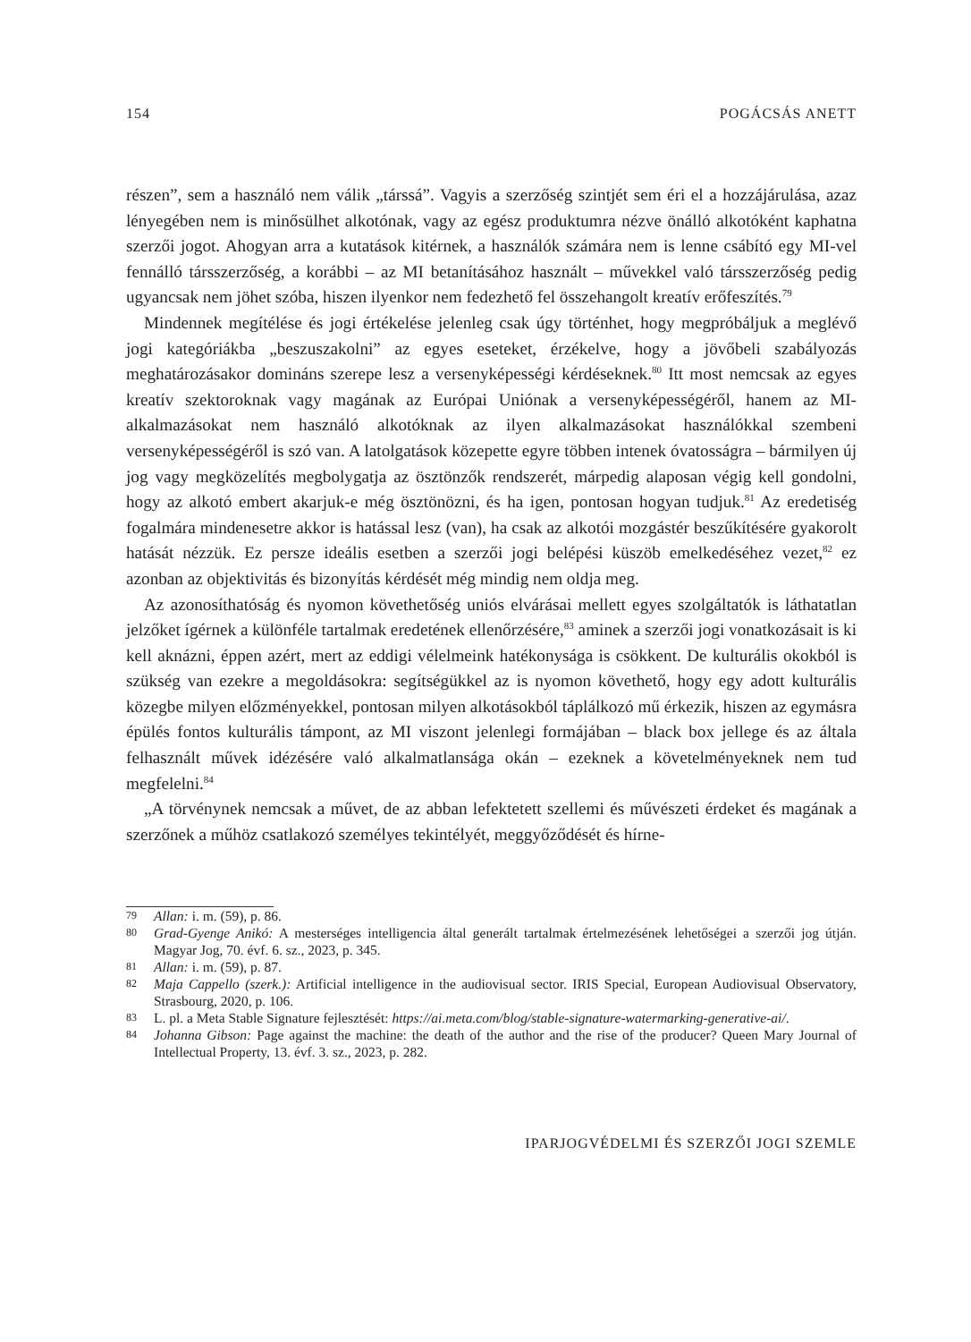154 POGÁCSÁS ANETT
részen”, sem a használó nem válik „társsá”. Vagyis a szerzőség szintjét sem éri el a hozzájárulása, azaz lényegében nem is minősülhet alkotónak, vagy az egész produktumra nézve önálló alkotóként kaphatna szerzői jogot. Ahogyan arra a kutatások kitérnek, a használók számára nem is lenne csábító egy MI-vel fennálló társszerzőség, a korábbi – az MI betanításához használt – művekkel való társszerzőség pedig ugyancsak nem jöhet szóba, hiszen ilyenkor nem fedezhető fel összehangolt kreatív erőfeszítés.<sup>79</sup>
Mindennek megítélése és jogi értékelése jelenleg csak úgy történhet, hogy megpróbáljuk a meglévő jogi kategóriákba „beszuszakolni” az egyes eseteket, érzékelve, hogy a jövőbeli szabályozás meghatározásakor domináns szerepe lesz a versenyképességi kérdéseknek.<sup>80</sup> Itt most nemcsak az egyes kreatív szektoroknak vagy magának az Európai Uniónak a versenyképességéről, hanem az MI-alkalmazásokat nem használó alkotóknak az ilyen alkalmazásokat használókkal szembeni versenyképességéről is szó van. A latolgatások közepette egyre többen intenek óvatosságra – bármilyen új jog vagy megközelítés megbolygatja az ösztönzők rendszerét, márpedig alaposan végig kell gondolni, hogy az alkotó embert akarjuk-e még ösztönözni, és ha igen, pontosan hogyan tudjuk.<sup>81</sup> Az eredetiség fogalmára mindenesetre akkor is hatással lesz (van), ha csak az alkotói mozgástér beszűkítésére gyakorolt hatását nézzük. Ez persze ideális esetben a szerzői jogi belépési küszöb emelkedéséhez vezet,<sup>82</sup> ez azonban az objektivitás és bizonyítás kérdését még mindig nem oldja meg.
Az azonosíthatóság és nyomon követhetőség uniós elvárásai mellett egyes szolgáltatók is láthatatlan jelzőket ígérnek a különféle tartalmak eredetének ellenőrzésére,<sup>83</sup> aminek a szerzői jogi vonatkozásait is ki kell aknázni, éppen azért, mert az eddigi vélelmeink hatékonysága is csökkent. De kulturális okokból is szükség van ezekre a megoldásokra: segítségükkel az is nyomon követhető, hogy egy adott kulturális közegbe milyen előzményekkel, pontosan milyen alkotásokból táplálkozó mű érkezik, hiszen az egymásra épülés fontos kulturális támpont, az MI viszont jelenlegi formájában – black box jellege és az általa felhasznált művek idézésére való alkalmatlansága okán – ezeknek a követelményeknek nem tud megfelelni.<sup>84</sup>
„A törvénynek nemcsak a művet, de az abban lefektetett szellemi és művészeti érdeket és magának a szerzőnek a műhöz csatlakozó személyes tekintélyét, meggyőződését és hírne-
79 Allan: i. m. (59), p. 86.
80 Grad-Gyenge Anikó: A mesterséges intelligencia által generált tartalmak értelmezésének lehetőségei a szerzői jog útján. Magyar Jog, 70. évf. 6. sz., 2023, p. 345.
81 Allan: i. m. (59), p. 87.
82 Maja Cappello (szerk.): Artificial intelligence in the audiovisual sector. IRIS Special, European Audiovisual Observatory, Strasbourg, 2020, p. 106.
83 L. pl. a Meta Stable Signature fejlesztését: https://ai.meta.com/blog/stable-signature-watermarking-generative-ai/.
84 Johanna Gibson: Page against the machine: the death of the author and the rise of the producer? Queen Mary Journal of Intellectual Property, 13. évf. 3. sz., 2023, p. 282.
IPARJOGVÉDELMI ÉS SZERZŐI JOGI SZEMLE